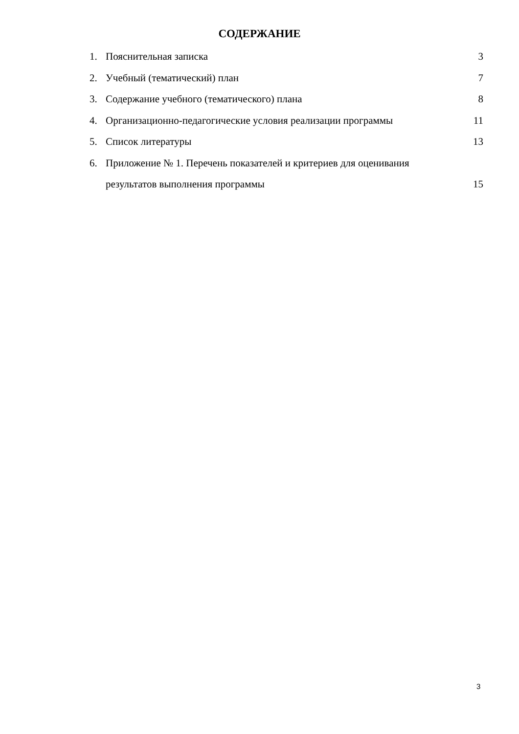СОДЕРЖАНИЕ
1. Пояснительная записка 3
2. Учебный (тематический) план 7
3. Содержание учебного (тематического) плана 8
4. Организационно-педагогические условия реализации программы 11
5. Список литературы 13
6. Приложение № 1. Перечень показателей и критериев для оценивания
результатов выполнения программы
15
3